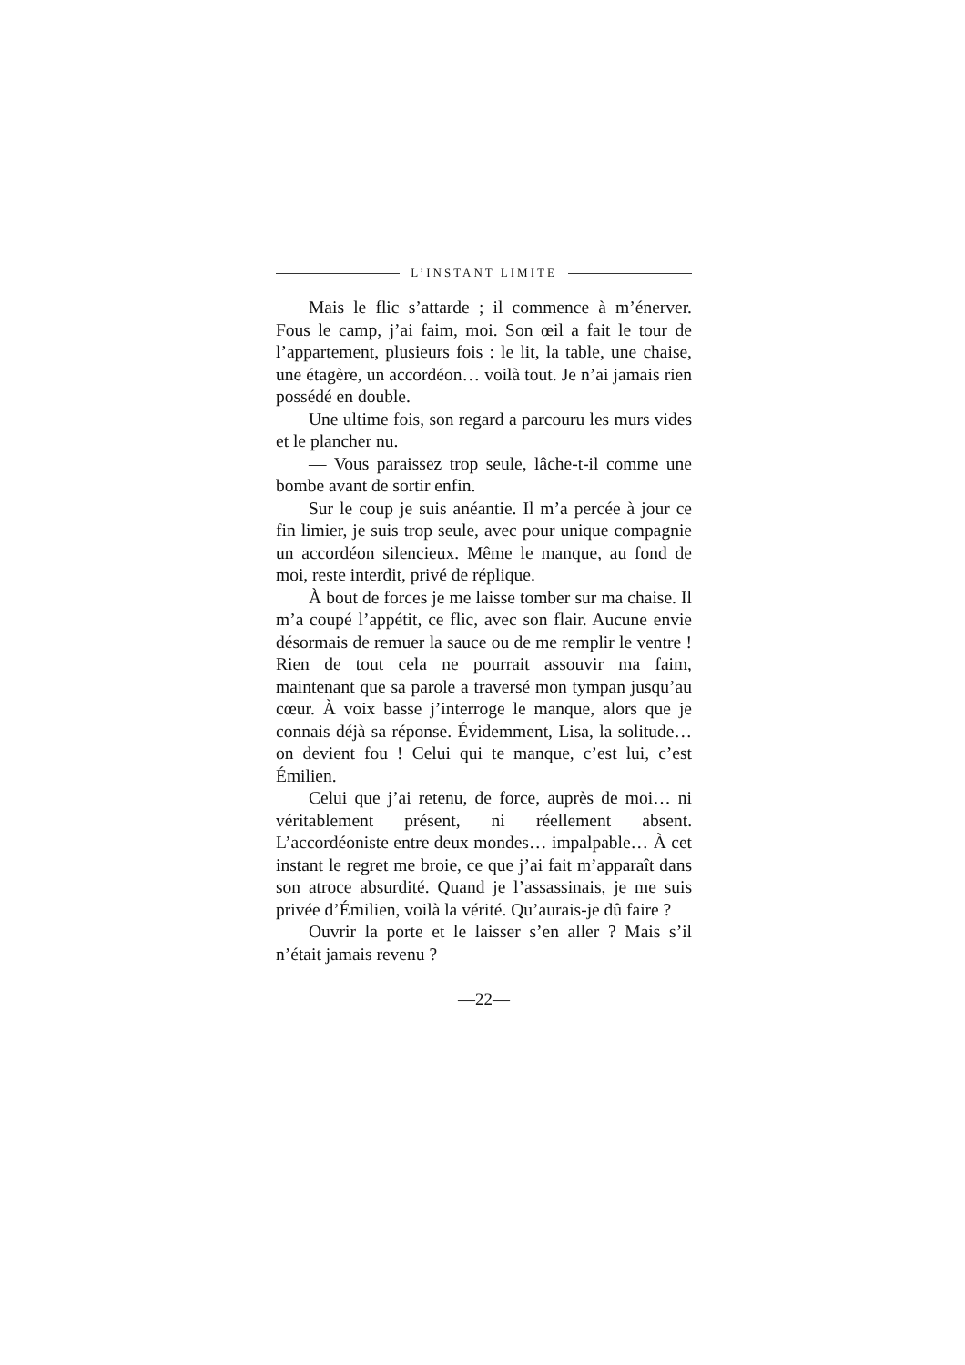L’INSTANT LIMITE
Mais le flic s’attarde ; il commence à m’énerver. Fous le camp, j’ai faim, moi. Son œil a fait le tour de l’appartement, plusieurs fois : le lit, la table, une chaise, une étagère, un accordéon… voilà tout. Je n’ai jamais rien possédé en double.
Une ultime fois, son regard a parcouru les murs vides et le plancher nu.
— Vous paraissez trop seule, lâche-t-il comme une bombe avant de sortir enfin.
Sur le coup je suis anéantie. Il m’a percée à jour ce fin limier, je suis trop seule, avec pour unique compagnie un accordéon silencieux. Même le manque, au fond de moi, reste interdit, privé de réplique.
À bout de forces je me laisse tomber sur ma chaise. Il m’a coupé l’appétit, ce flic, avec son flair. Aucune envie désormais de remuer la sauce ou de me remplir le ventre ! Rien de tout cela ne pourrait assouvir ma faim, maintenant que sa parole a traversé mon tympan jusqu’au cœur. À voix basse j’interroge le manque, alors que je connais déjà sa réponse. Évidemment, Lisa, la solitude… on devient fou ! Celui qui te manque, c’est lui, c’est Émilien.
Celui que j’ai retenu, de force, auprès de moi… ni véritablement présent, ni réellement absent. L’accordéoniste entre deux mondes… impalpable… À cet instant le regret me broie, ce que j’ai fait m’apparaît dans son atroce absurdité. Quand je l’assassinais, je me suis privée d’Émilien, voilà la vérité. Qu’aurais-je dû faire ?
Ouvrir la porte et le laisser s’en aller ? Mais s’il n’était jamais revenu ?
—22—